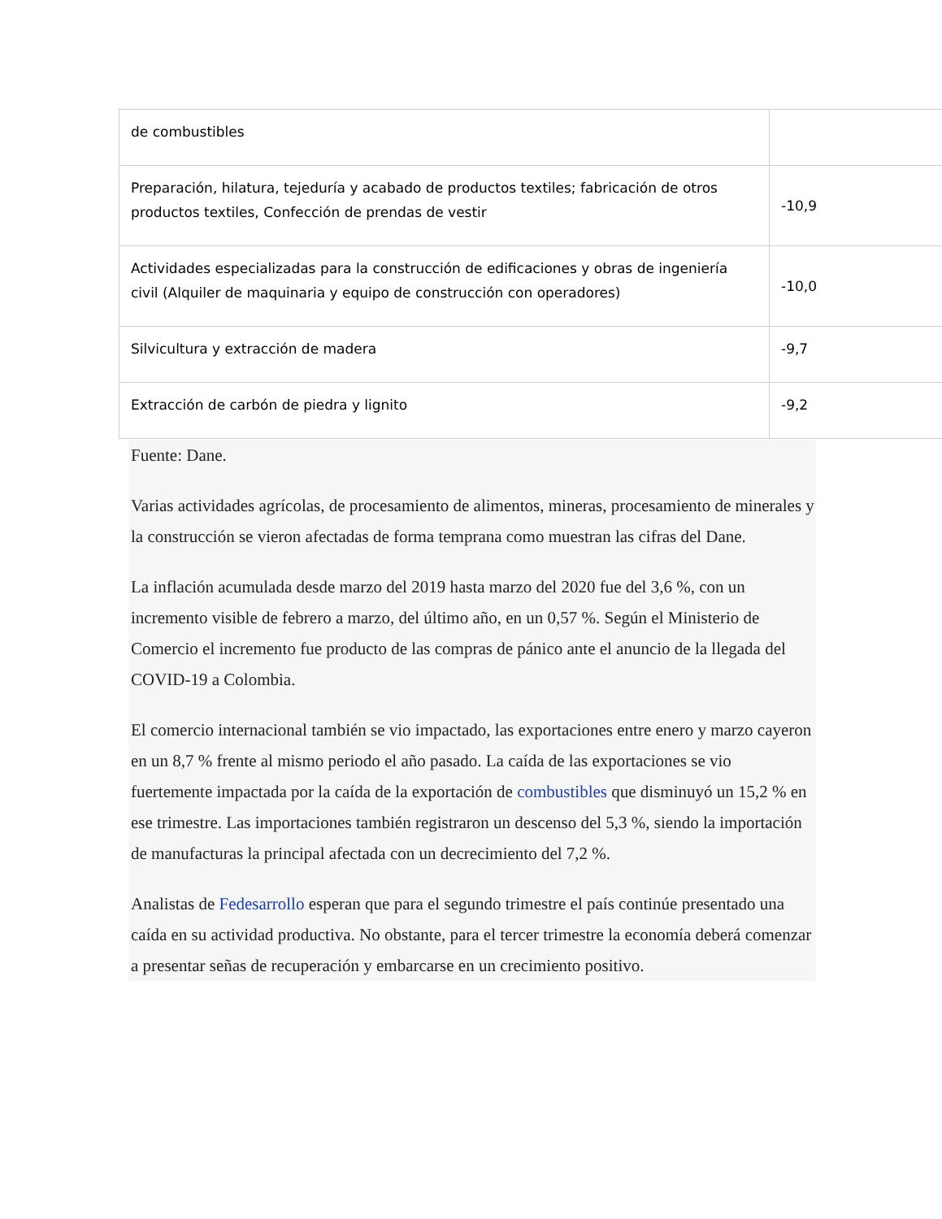| de combustibles | |
| Preparación, hilatura, tejeduría y acabado de productos textiles; fabricación de otros productos textiles, Confección de prendas de vestir | -10,9 |
| Actividades especializadas para la construcción de edificaciones y obras de ingeniería civil (Alquiler de maquinaria y equipo de construcción con operadores) | -10,0 |
| Silvicultura y extracción de madera | -9,7 |
| Extracción de carbón de piedra y lignito | -9,2 |
Fuente: Dane.
Varias actividades agrícolas, de procesamiento de alimentos, mineras, procesamiento de minerales y la construcción se vieron afectadas de forma temprana como muestran las cifras del Dane.
La inflación acumulada desde marzo del 2019 hasta marzo del 2020 fue del 3,6 %, con un incremento visible de febrero a marzo, del último año, en un 0,57 %. Según el Ministerio de Comercio el incremento fue producto de las compras de pánico ante el anuncio de la llegada del COVID-19 a Colombia.
El comercio internacional también se vio impactado, las exportaciones entre enero y marzo cayeron en un 8,7 % frente al mismo periodo el año pasado. La caída de las exportaciones se vio fuertemente impactada por la caída de la exportación de combustibles que disminuyó un 15,2 % en ese trimestre. Las importaciones también registraron un descenso del 5,3 %, siendo la importación de manufacturas la principal afectada con un decrecimiento del 7,2 %.
Analistas de Fedesarrollo esperan que para el segundo trimestre el país continúe presentado una caída en su actividad productiva. No obstante, para el tercer trimestre la economía deberá comenzar a presentar señas de recuperación y embarcarse en un crecimiento positivo.